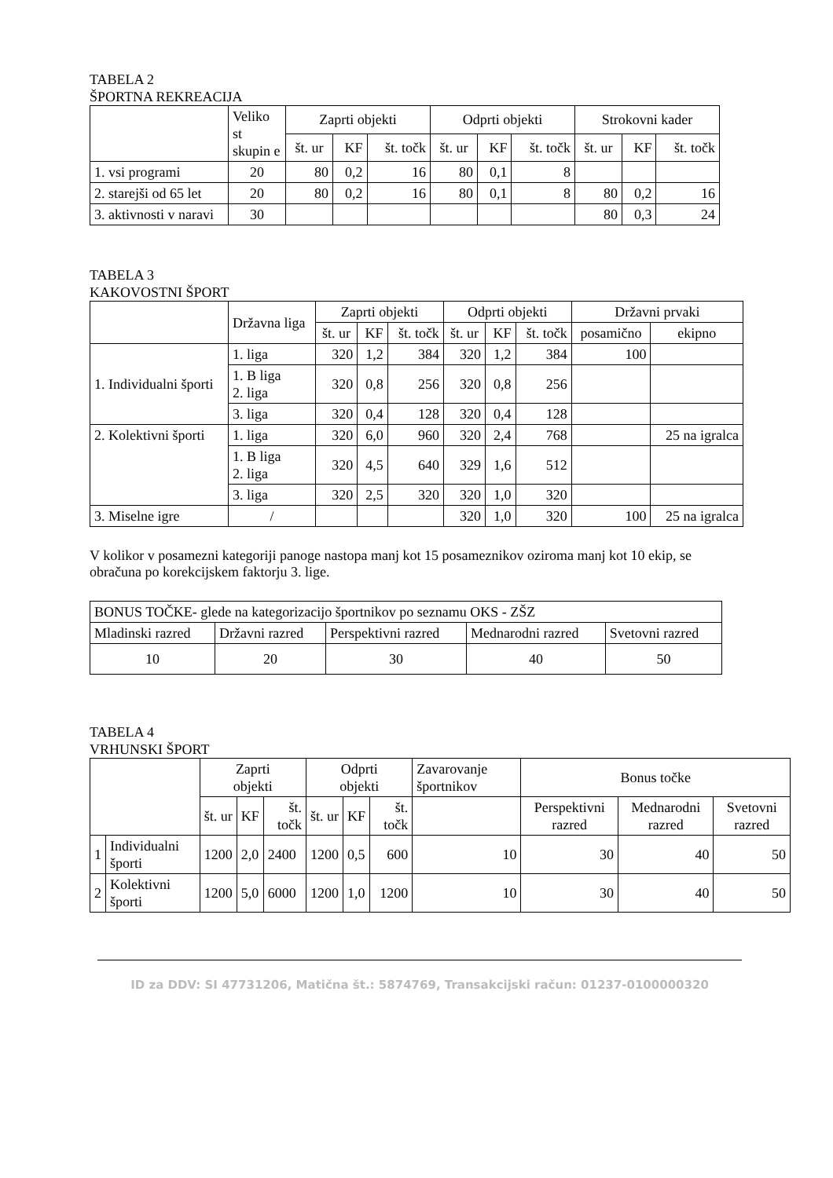TABELA 2
ŠPORTNA REKREACIJA
| | Veliko st skupin e | Zaprti objekti | | | Odprti objekti | | | Strokovni kader | | |
| --- | --- | --- | --- | --- | --- | --- | --- | --- | --- | --- |
| | | št. ur | KF | št. točk | št. ur | KF | št. točk | št. ur | KF | št. točk |
| 1. vsi programi | 20 | 80 | 0,2 | 16 | 80 | 0,1 | 8 | | | |
| 2. starejši od 65 let | 20 | 80 | 0,2 | 16 | 80 | 0,1 | 8 | 80 | 0,2 | 16 |
| 3. aktivnosti v naravi | 30 | | | | | | | 80 | 0,3 | 24 |
TABELA 3
KAKOVOSTNI ŠPORT
| | Državna liga | Zaprti objekti | | | Odprti objekti | | | Državni prvaki | |
| --- | --- | --- | --- | --- | --- | --- | --- | --- | --- |
| | | št. ur | KF | št. točk | št. ur | KF | št. točk | posamično | ekipno |
| 1. Individualni športi | 1. liga | 320 | 1,2 | 384 | 320 | 1,2 | 384 | 100 | |
| | 1. B liga 2. liga | 320 | 0,8 | 256 | 320 | 0,8 | 256 | | |
| | 3. liga | 320 | 0,4 | 128 | 320 | 0,4 | 128 | | |
| 2. Kolektivni športi | 1. liga | 320 | 6,0 | 960 | 320 | 2,4 | 768 | | 25 na igralca |
| | 1. B liga 2. liga | 320 | 4,5 | 640 | 329 | 1,6 | 512 | | |
| | 3. liga | 320 | 2,5 | 320 | 320 | 1,0 | 320 | | |
| 3. Miselne igre | / | | | | 320 | 1,0 | 320 | 100 | 25 na igralca |
V kolikor v posamezni kategoriji panoge nastopa manj kot 15 posameznikov oziroma manj kot 10 ekip, se obračuna po korekcijskem faktorju 3. lige.
| BONUS TOČKE- glede na kategorizacijo športnikov po seznamu OKS - ZŠZ | | | | |
| Mladinski razred | Državni razred | Perspektivni razred | Mednarodni razred | Svetovni razred |
| 10 | 20 | 30 | 40 | 50 |
TABELA 4
VRHUNSKI ŠPORT
| | | Zaprti objekti | | | Odprti objekti | | | Zavarovanje športnikov | Bonus točke | | |
| --- | --- | --- | --- | --- | --- | --- | --- | --- | --- | --- | --- |
| | | št. ur | KF | št. točk | št. ur | KF | št. točk | | Perspektivni razred | Mednarodni razred | Svetovni razred |
| 1 | Individualni športi | 1200 | 2,0 | 2400 | 1200 | 0,5 | 600 | 10 | 30 | 40 | 50 |
| 2 | Kolektivni športi | 1200 | 5,0 | 6000 | 1200 | 1,0 | 1200 | 10 | 30 | 40 | 50 |
ID za DDV: SI 47731206, Matična št.: 5874769, Transakcijski račun: 01237-0100000320